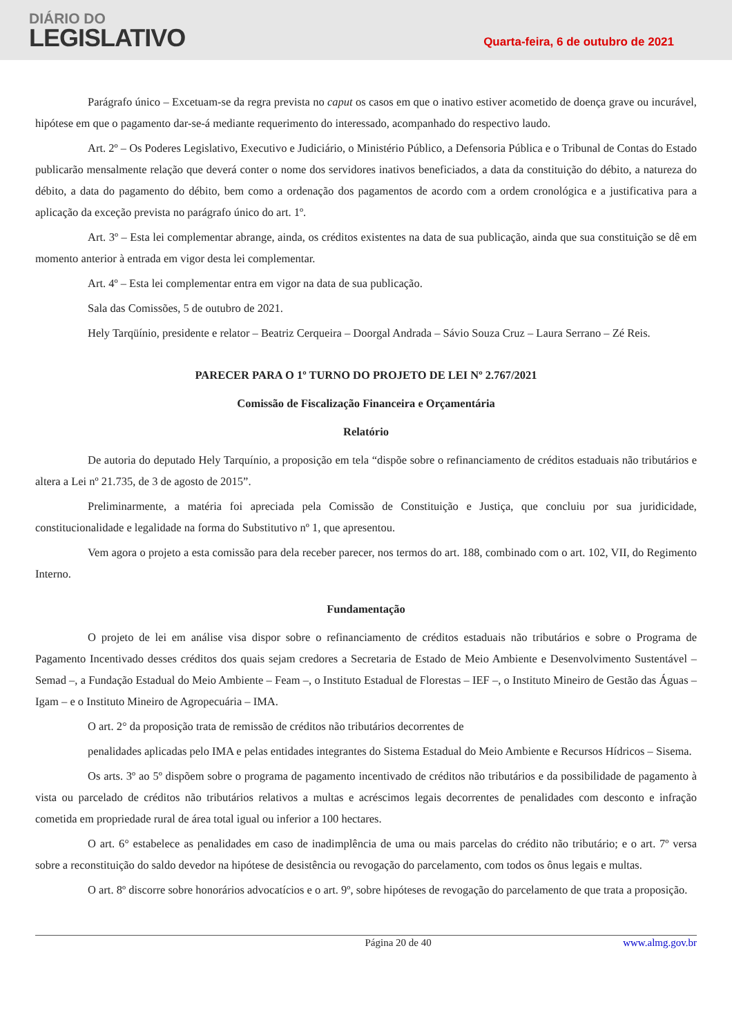DIÁRIO DO
LEGISLATIVO
Quarta-feira, 6 de outubro de 2021
Parágrafo único – Excetuam-se da regra prevista no caput os casos em que o inativo estiver acometido de doença grave ou incurável, hipótese em que o pagamento dar-se-á mediante requerimento do interessado, acompanhado do respectivo laudo.
Art. 2º – Os Poderes Legislativo, Executivo e Judiciário, o Ministério Público, a Defensoria Pública e o Tribunal de Contas do Estado publicarão mensalmente relação que deverá conter o nome dos servidores inativos beneficiados, a data da constituição do débito, a natureza do débito, a data do pagamento do débito, bem como a ordenação dos pagamentos de acordo com a ordem cronológica e a justificativa para a aplicação da exceção prevista no parágrafo único do art. 1º.
Art. 3º – Esta lei complementar abrange, ainda, os créditos existentes na data de sua publicação, ainda que sua constituição se dê em momento anterior à entrada em vigor desta lei complementar.
Art. 4º – Esta lei complementar entra em vigor na data de sua publicação.
Sala das Comissões, 5 de outubro de 2021.
Hely Tarqüínio, presidente e relator – Beatriz Cerqueira – Doorgal Andrada – Sávio Souza Cruz – Laura Serrano – Zé Reis.
PARECER PARA O 1º TURNO DO PROJETO DE LEI Nº 2.767/2021
Comissão de Fiscalização Financeira e Orçamentária
Relatório
De autoria do deputado Hely Tarquínio, a proposição em tela “dispõe sobre o refinanciamento de créditos estaduais não tributários e altera a Lei nº 21.735, de 3 de agosto de 2015”.
Preliminarmente, a matéria foi apreciada pela Comissão de Constituição e Justiça, que concluiu por sua juridicidade, constitucionalidade e legalidade na forma do Substitutivo nº 1, que apresentou.
Vem agora o projeto a esta comissão para dela receber parecer, nos termos do art. 188, combinado com o art. 102, VII, do Regimento Interno.
Fundamentação
O projeto de lei em análise visa dispor sobre o refinanciamento de créditos estaduais não tributários e sobre o Programa de Pagamento Incentivado desses créditos dos quais sejam credores a Secretaria de Estado de Meio Ambiente e Desenvolvimento Sustentável – Semad –, a Fundação Estadual do Meio Ambiente – Feam –, o Instituto Estadual de Florestas – IEF –, o Instituto Mineiro de Gestão das Águas – Igam – e o Instituto Mineiro de Agropecuária – IMA.
O art. 2° da proposição trata de remissão de créditos não tributários decorrentes de
penalidades aplicadas pelo IMA e pelas entidades integrantes do Sistema Estadual do Meio Ambiente e Recursos Hídricos – Sisema.
Os arts. 3º ao 5º dispõem sobre o programa de pagamento incentivado de créditos não tributários e da possibilidade de pagamento à vista ou parcelado de créditos não tributários relativos a multas e acréscimos legais decorrentes de penalidades com desconto e infração cometida em propriedade rural de área total igual ou inferior a 100 hectares.
O art. 6° estabelece as penalidades em caso de inadimplência de uma ou mais parcelas do crédito não tributário; e o art. 7º versa sobre a reconstituição do saldo devedor na hipótese de desistência ou revogação do parcelamento, com todos os ônus legais e multas.
O art. 8º discorre sobre honorários advocatícios e o art. 9º, sobre hipóteses de revogação do parcelamento de que trata a proposição.
Página 20 de 40 www.almg.gov.br